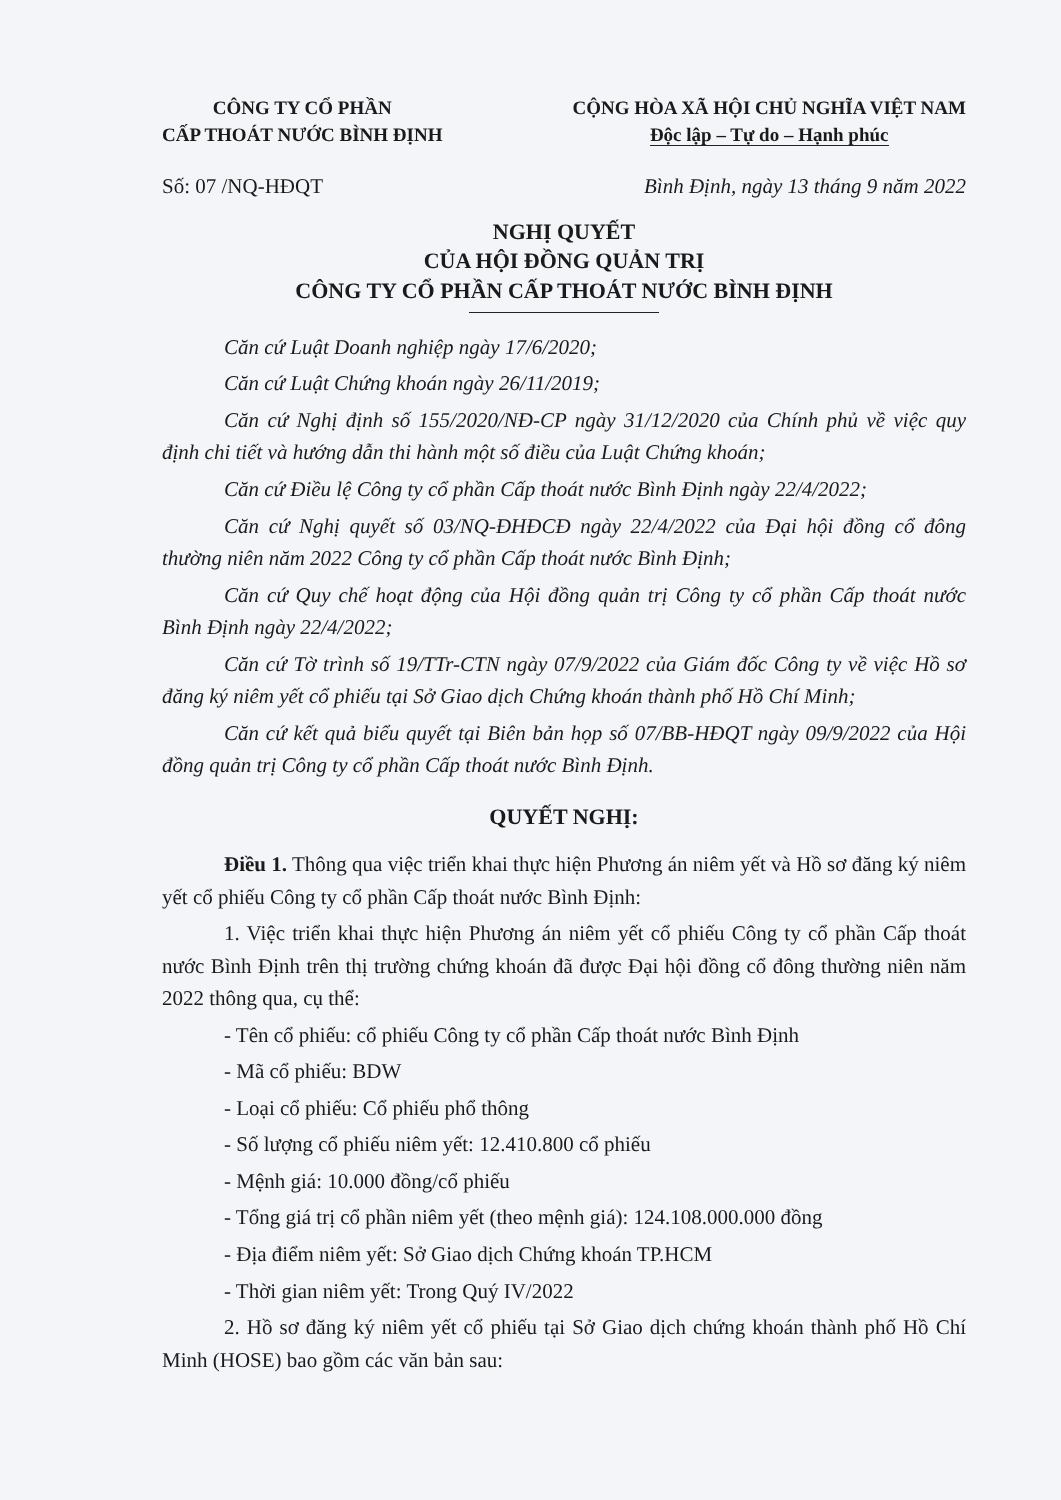CÔNG TY CỔ PHẦN
CẤP THOÁT NƯỚC BÌNH ĐỊNH
CỘNG HÒA XÃ HỘI CHỦ NGHĨA VIỆT NAM
Độc lập – Tự do – Hạnh phúc
Số: 07 /NQ-HĐQT Bình Định, ngày 13 tháng 9 năm 2022
NGHỊ QUYẾT
CỦA HỘI ĐỒNG QUẢN TRỊ
CÔNG TY CỔ PHẦN CẤP THOÁT NƯỚC BÌNH ĐỊNH
Căn cứ Luật Doanh nghiệp ngày 17/6/2020;
Căn cứ Luật Chứng khoán ngày 26/11/2019;
Căn cứ Nghị định số 155/2020/NĐ-CP ngày 31/12/2020 của Chính phủ về việc quy định chi tiết và hướng dẫn thi hành một số điều của Luật Chứng khoán;
Căn cứ Điều lệ Công ty cổ phần Cấp thoát nước Bình Định ngày 22/4/2022;
Căn cứ Nghị quyết số 03/NQ-ĐHĐCĐ ngày 22/4/2022 của Đại hội đồng cổ đông thường niên năm 2022 Công ty cổ phần Cấp thoát nước Bình Định;
Căn cứ Quy chế hoạt động của Hội đồng quản trị Công ty cổ phần Cấp thoát nước Bình Định ngày 22/4/2022;
Căn cứ Tờ trình số 19/TTr-CTN ngày 07/9/2022 của Giám đốc Công ty về việc Hồ sơ đăng ký niêm yết cổ phiếu tại Sở Giao dịch Chứng khoán thành phố Hồ Chí Minh;
Căn cứ kết quả biểu quyết tại Biên bản họp số 07/BB-HĐQT ngày 09/9/2022 của Hội đồng quản trị Công ty cổ phần Cấp thoát nước Bình Định.
QUYẾT NGHỊ:
Điều 1. Thông qua việc triển khai thực hiện Phương án niêm yết và Hồ sơ đăng ký niêm yết cổ phiếu Công ty cổ phần Cấp thoát nước Bình Định:
1. Việc triển khai thực hiện Phương án niêm yết cổ phiếu Công ty cổ phần Cấp thoát nước Bình Định trên thị trường chứng khoán đã được Đại hội đồng cổ đông thường niên năm 2022 thông qua, cụ thể:
- Tên cổ phiếu: cổ phiếu Công ty cổ phần Cấp thoát nước Bình Định
- Mã cổ phiếu: BDW
- Loại cổ phiếu: Cổ phiếu phổ thông
- Số lượng cổ phiếu niêm yết: 12.410.800 cổ phiếu
- Mệnh giá: 10.000 đồng/cổ phiếu
- Tổng giá trị cổ phần niêm yết (theo mệnh giá): 124.108.000.000 đồng
- Địa điểm niêm yết: Sở Giao dịch Chứng khoán TP.HCM
- Thời gian niêm yết: Trong Quý IV/2022
2. Hồ sơ đăng ký niêm yết cổ phiếu tại Sở Giao dịch chứng khoán thành phố Hồ Chí Minh (HOSE) bao gồm các văn bản sau: